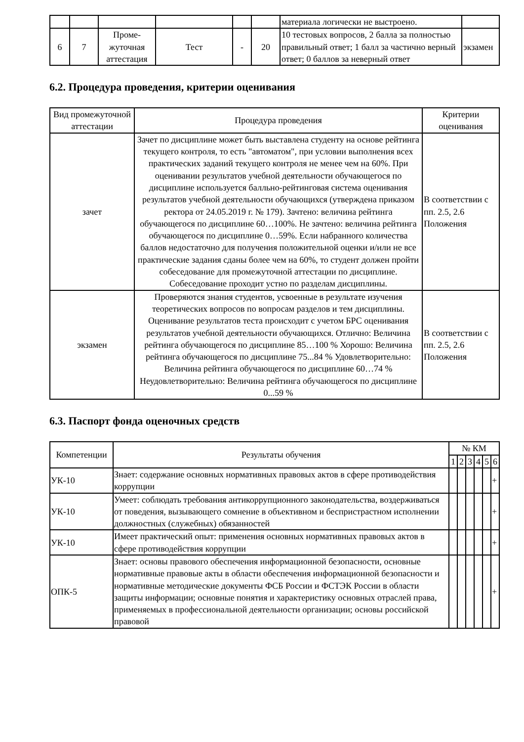| | | | | | | материала логически не выстроено. | |
| 6 | 7 | Проме-жуточная аттестация | Тест | - | 20 | 10 тестовых вопросов, 2 балла за полностью правильный ответ; 1 балл за частично верный ответ; 0 баллов за неверный ответ | экзамен |
6.2. Процедура проведения, критерии оценивания
| Вид промежуточной аттестации | Процедура проведения | Критерии оценивания |
| --- | --- | --- |
| зачет | Зачет по дисциплине может быть выставлена студенту на основе рейтинга текущего контроля, то есть "автоматом", при условии выполнения всех практических заданий текущего контроля не менее чем на 60%. При оценивании результатов учебной деятельности обучающегося по дисциплине используется балльно-рейтинговая система оценивания результатов учебной деятельности обучающихся (утверждена приказом ректора от 24.05.2019 г. № 179). Зачтено: величина рейтинга обучающегося по дисциплине 60…100%. Не зачтено: величина рейтинга обучающегося по дисциплине 0…59%. Если набранного количества баллов недостаточно для получения положительной оценки и/или не все практические задания сданы более чем на 60%, то студент должен пройти собеседование для промежуточной аттестации по дисциплине. Собеседование проходит устно по разделам дисциплины. | В соответствии с пп. 2.5, 2.6 Положения |
| экзамен | Проверяются знания студентов, усвоенные в результате изучения теоретических вопросов по вопросам разделов и тем дисциплины. Оценивание результатов теста происходит с учетом БРС оценивания результатов учебной деятельности обучающихся. Отлично: Величина рейтинга обучающегося по дисциплине 85…100 % Хорошо: Величина рейтинга обучающегося по дисциплине 75...84 % Удовлетворительно: Величина рейтинга обучающегося по дисциплине 60…74 % Неудовлетворительно: Величина рейтинга обучающегося по дисциплине 0...59 % | В соответствии с пп. 2.5, 2.6 Положения |
6.3. Паспорт фонда оценочных средств
| Компетенции | Результаты обучения | № КМ | | | | | |
| --- | --- | --- | --- | --- | --- | --- | --- |
| | | 1 | 2 | 3 | 4 | 5 | 6 |
| УК-10 | Знает: содержание основных нормативных правовых актов в сфере противодействия коррупции | | | | | | + |
| УК-10 | Умеет: соблюдать требования антикоррупционного законодательства, воздерживаться от поведения, вызывающего сомнение в объективном и беспристрастном исполнении должностных (служебных) обязанностей | | | | | | + |
| УК-10 | Имеет практический опыт: применения основных нормативных правовых актов в сфере противодействия коррупции | | | | | | + |
| ОПК-5 | Знает: основы правового обеспечения информационной безопасности, основные нормативные правовые акты в области обеспечения информационной безопасности и нормативные методические документы ФСБ России и ФСТЭК России в области защиты информации; основные понятия и характеристику основных отраслей права, применяемых в профессиональной деятельности организации; основы российской правовой | | | | | | + |